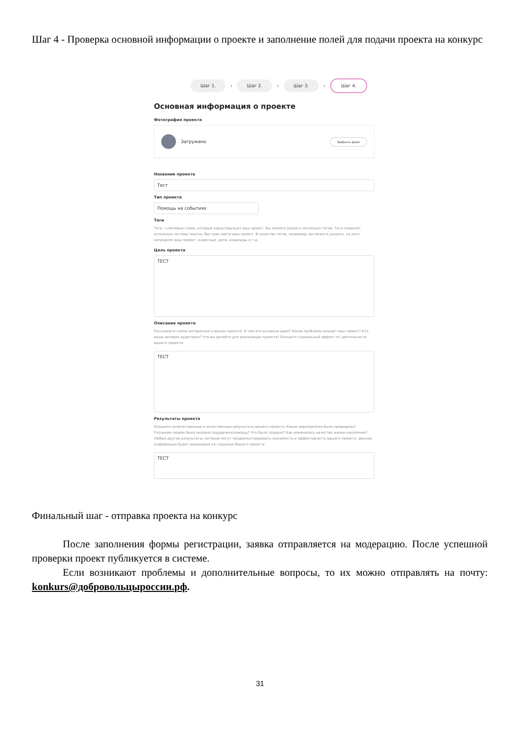Шаг 4 - Проверка основной информации о проекте и заполнение полей для подачи проекта на конкурс
Шаг 1. › Шаг 2. › Шаг 3. › Шаг 4.
Основная информация о проекте
Фотография проекта
Загружено Выбрать файл
Название проекта
Тест
Тип проекта
Помощь на событиях
Теги
Теги - ключевые слова, которые характеризуют ваш проект. Вы можете указать несколько тегов. Теги позволят, используя систему поиска, быстрее найти ваш проект. В качестве тегов, например, вы можете указать, на кого направлен ваш проект: животные, дети, инвалиды и т.д.
Цель проекта
ТЕСТ
Описание проекта
Расскажите самое интересное о вашем проекте. В чем его основная идея? Какие проблемы решает ваш проект? Кто ваша целевая аудитория? Что вы делайте для реализации проекта? Опишите социальный эффект от деятельности вашего проекта.
ТЕСТ
Результаты проекта
Опишите количественные и качественные результаты вашего проекта. Какие мероприятия были проведены? Скольким людям была оказана поддержка/помощь? Что было создано? Как изменилось качество жизни населения? Любые другие результаты, которые могут продемонстрировать значимость и эффективность вашего проекта. Данная информация будет размещена на странице Вашего проекта.
ТЕСТ
Финальный шаг - отправка проекта на конкурс
После заполнения формы регистрации, заявка отправляется на модерацию. После успешной проверки проект публикуется в системе.
Если возникают проблемы и дополнительные вопросы, то их можно отправлять на почту: konkurs@добровольцыроссии.рф.
31